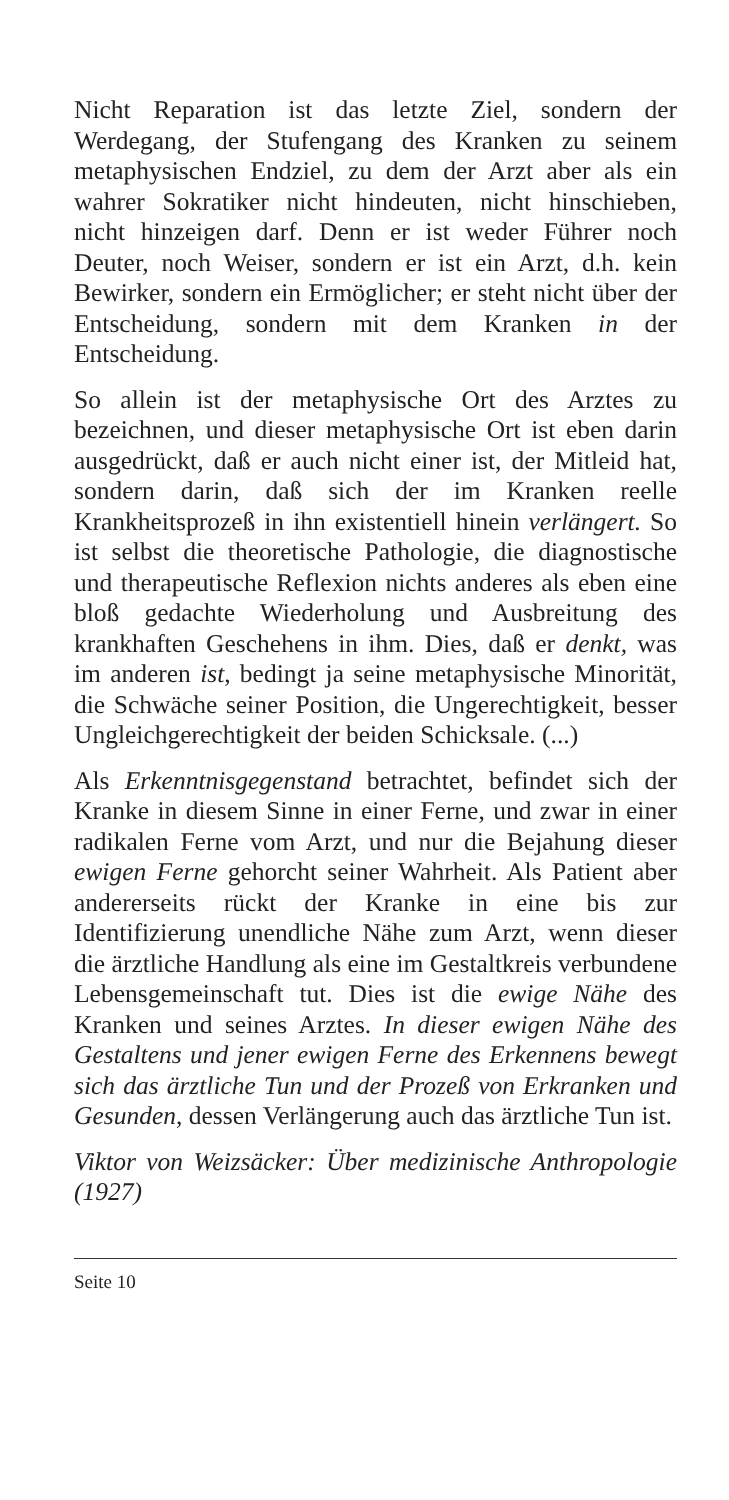Nicht Reparation ist das letzte Ziel, sondern der Werdegang, der Stufengang des Kranken zu seinem metaphysischen Endziel, zu dem der Arzt aber als ein wahrer Sokratiker nicht hindeuten, nicht hinschieben, nicht hinzeigen darf. Denn er ist weder Führer noch Deuter, noch Weiser, sondern er ist ein Arzt, d.h. kein Bewirker, sondern ein Ermöglicher; er steht nicht über der Entscheidung, sondern mit dem Kranken in der Entscheidung.
So allein ist der metaphysische Ort des Arztes zu bezeichnen, und dieser metaphysische Ort ist eben darin ausgedrückt, daß er auch nicht einer ist, der Mitleid hat, sondern darin, daß sich der im Kranken reelle Krankheitsprozeß in ihn existentiell hinein verlängert. So ist selbst die theoretische Pathologie, die diagnostische und therapeutische Reflexion nichts anderes als eben eine bloß gedachte Wiederholung und Ausbreitung des krankhaften Geschehens in ihm. Dies, daß er denkt, was im anderen ist, bedingt ja seine metaphysische Minorität, die Schwäche seiner Position, die Ungerechtigkeit, besser Ungleichgerechtigkeit der beiden Schicksale. (...)
Als Erkenntnisgegenstand betrachtet, befindet sich der Kranke in diesem Sinne in einer Ferne, und zwar in einer radikalen Ferne vom Arzt, und nur die Bejahung dieser ewigen Ferne gehorcht seiner Wahrheit. Als Patient aber andererseits rückt der Kranke in eine bis zur Identifizierung unendliche Nähe zum Arzt, wenn dieser die ärztliche Handlung als eine im Gestaltkreis verbundene Lebensgemeinschaft tut. Dies ist die ewige Nähe des Kranken und seines Arztes. In dieser ewigen Nähe des Gestaltens und jener ewigen Ferne des Erkennens bewegt sich das ärztliche Tun und der Prozeß von Erkranken und Gesunden, dessen Verlängerung auch das ärztliche Tun ist.
Viktor von Weizsäcker: Über medizinische Anthropologie (1927)
Seite 10